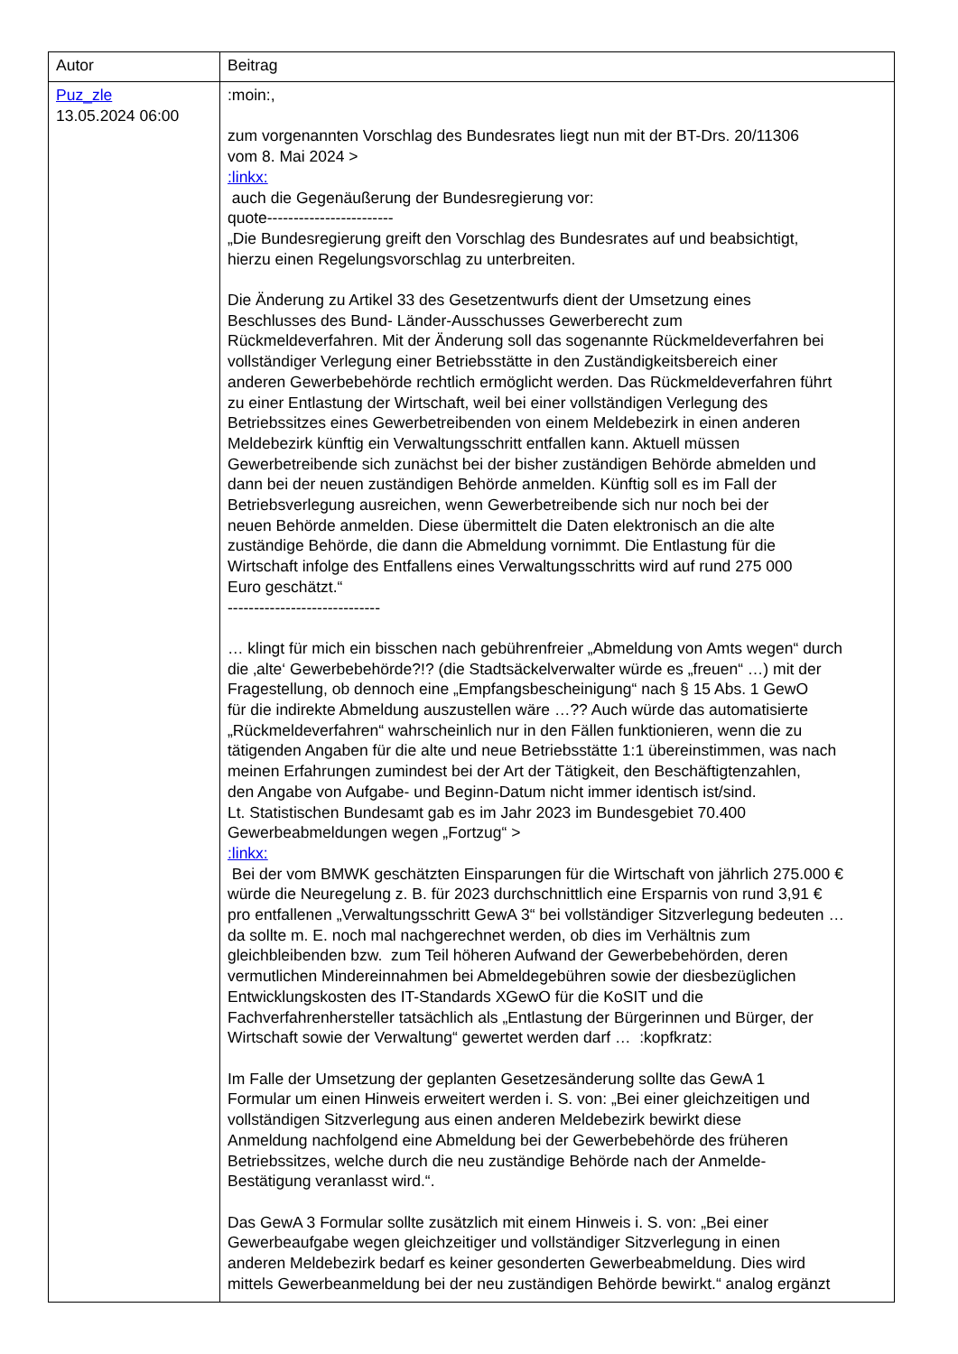| Autor | Beitrag |
| --- | --- |
| Puz_zle 13.05.2024 06:00 | :moin:, zum vorgenannten Vorschlag des Bundesrates liegt nun mit der BT-Drs. 20/11306 vom 8. Mai 2024 > :linkx: auch die Gegenäußerung der Bundesregierung vor: quote------------------------ „Die Bundesregierung greift den Vorschlag des Bundesrates auf und beabsichtigt, hierzu einen Regelungsvorschlag zu unterbreiten. Die Änderung zu Artikel 33 des Gesetzentwurfs dient der Umsetzung eines Beschlusses des Bund- Länder-Ausschusses Gewerberecht zum Rückmeldeverfahren. Mit der Änderung soll das sogenannte Rückmeldeverfahren bei vollständiger Verlegung einer Betriebsstätte in den Zuständigkeitsbereich einer anderen Gewerbebehörde rechtlich ermöglicht werden. Das Rückmeldeverfahren führt zu einer Entlastung der Wirtschaft, weil bei einer vollständigen Verlegung des Betriebssitzes eines Gewerbetreibenden von einem Meldebezirk in einen anderen Meldebezirk künftig ein Verwaltungsschritt entfallen kann. Aktuell müssen Gewerbetreibende sich zunächst bei der bisher zuständigen Behörde abmelden und dann bei der neuen zuständigen Behörde anmelden. Künftig soll es im Fall der Betriebsverlegung ausreichen, wenn Gewerbetreibende sich nur noch bei der neuen Behörde anmelden. Diese übermittelt die Daten elektronisch an die alte zuständige Behörde, die dann die Abmeldung vornimmt. Die Entlastung für die Wirtschaft infolge des Entfallens eines Verwaltungsschritts wird auf rund 275 000 Euro geschätzt.“ ----------------------------- … klingt für mich ein bisschen nach gebührenfreier „Abmeldung von Amts wegen“ durch die ‚alte‘ Gewerbebehörde?!? (die Stadtsäckelverwalter würde es „freuen“ …) mit der Fragestellung, ob dennoch eine „Empfangsbescheinigung“ nach § 15 Abs. 1 GewO für die indirekte Abmeldung auszustellen wäre …?? Auch würde das automatisierte „Rückmeldeverfahren“ wahrscheinlich nur in den Fällen funktionieren, wenn die zu tätigenden Angaben für die alte und neue Betriebsstätte 1:1 übereinstimmen, was nach meinen Erfahrungen zumindest bei der Art der Tätigkeit, den Beschäftigtenzahlen, den Angabe von Aufgabe- und Beginn-Datum nicht immer identisch ist/sind. Lt. Statistischen Bundesamt gab es im Jahr 2023 im Bundesgebiet 70.400 Gewerbeabmeldungen wegen „Fortzug“ > :linkx: Bei der vom BMWK geschätzten Einsparungen für die Wirtschaft von jährlich 275.000 € würde die Neuregelung z. B. für 2023 durchschnittlich eine Ersparnis von rund 3,91 € pro entfallenen „Verwaltungsschritt GewA 3“ bei vollständiger Sitzverlegung bedeuten … da sollte m. E. noch mal nachgerechnet werden, ob dies im Verhältnis zum gleichbleibenden bzw. zum Teil höheren Aufwand der Gewerbebehörden, deren vermutlichen Mindereinnahmen bei Abmeldegebühren sowie der diesbezüglichen Entwicklungskosten des IT-Standards XGewO für die KoSIT und die Fachverfahrenhersteller tatsächlich als „Entlastung der Bürgerinnen und Bürger, der Wirtschaft sowie der Verwaltung“ gewertet werden darf … :kopfkratz: Im Falle der Umsetzung der geplanten Gesetzesänderung sollte das GewA 1 Formular um einen Hinweis erweitert werden i. S. von: „Bei einer gleichzeitigen und vollständigen Sitzverlegung aus einen anderen Meldebezirk bewirkt diese Anmeldung nachfolgend eine Abmeldung bei der Gewerbebehörde des früheren Betriebssitzes, welche durch die neu zuständige Behörde nach der Anmelde- Bestätigung veranlasst wird.“. Das GewA 3 Formular sollte zusätzlich mit einem Hinweis i. S. von: „Bei einer Gewerbeaufgabe wegen gleichzeitiger und vollständiger Sitzverlegung in einen anderen Meldebezirk bedarf es keiner gesonderten Gewerbeabmeldung. Dies wird mittels Gewerbeanmeldung bei der neu zuständigen Behörde bewirkt.“ analog ergänzt |